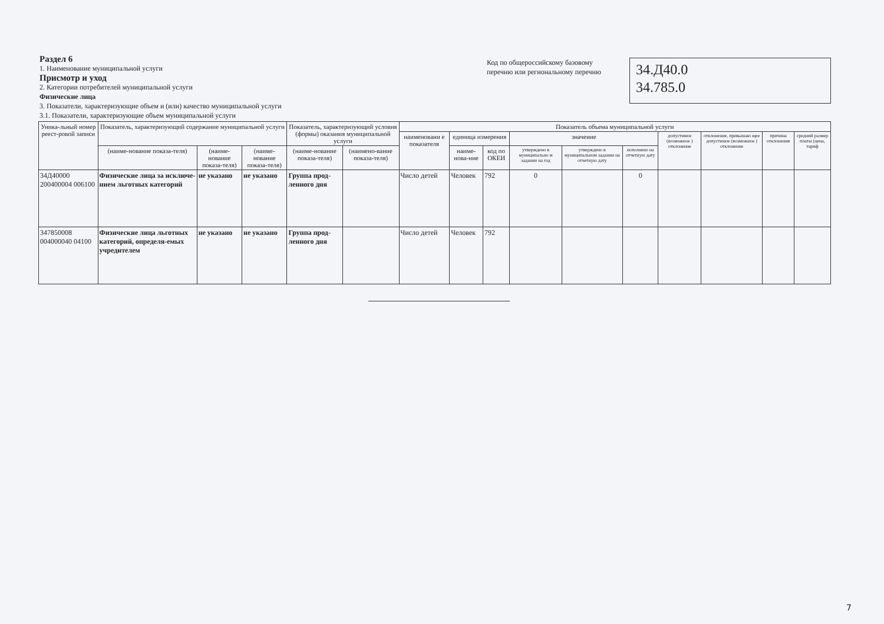Раздел 6
1. Наименование муниципальной услуги
Присмотр и уход
2. Категории потребителей муниципальной услуги
Физические лица
3. Показатели, характеризующие объем и (или) качество муниципальной услуги
3.1. Показатели, характеризующие объем муниципальной услуги
Код по общероссийскому базовому перечню или региональному перечню
34.Д40.0
34.785.0
| Уника-льный номер реест-ровой записи | Показатель, характеризующий содержание муниципальной услуги | | | Показатель, характеризующий условия (формы) оказания муниципальной услуги | | Показатель объема муниципальной услуги | | | | | | | | | |
| --- | --- | --- | --- | --- | --- | --- | --- | --- | --- | --- | --- | --- | --- | --- | --- |
| | | | | | | наименовани е показателя | единица измерения | | значение | | | допустимое (возможное ) отклонение | отклонение, превышаю щее допустимое (возможное ) отклонение | причина отклонения | средний размер платы (цена, тариф |
| | (наиме-нование показа-теля) | (наиме-нование показа-теля) | (наиме-нование показа-теля) | (наиме-нование показа-теля) | (наимено-вание показа-теля) | | наиме-нова-ние | код по ОКЕИ | утверждено в муниципально м задании на год | утверждено в муниципальном задании на отчетную дату | исполнено на отчетную дату | | | | |
| 34Д40000 200400004 006100 | Физические лица за исключе-нием льготных категорий | не указано | не указано | Группа прод-ленного дня | | Число детей | Человек | 792 | 0 | | 0 | | | | |
| 347850008 004000040 04100 | Физические лица льготных категорий, определя-емых учредителем | не указано | не указано | Группа прод-ленного дня | | Число детей | Человек | 792 | | | | | | | |
7